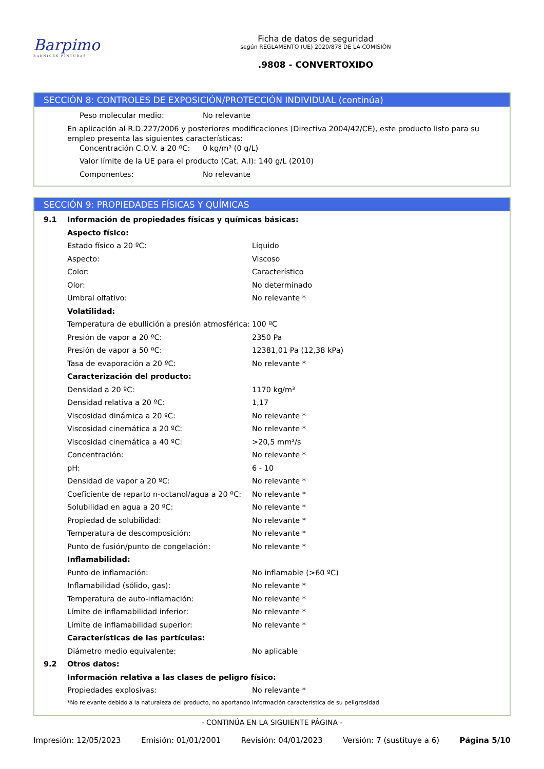Barpimo
BARNICES PINTURAS
Ficha de datos de seguridad
según REGLAMENTO (UE) 2020/878 DE LA COMISIÓN
.9808 - CONVERTOXIDO
SECCIÓN 8: CONTROLES DE EXPOSICIÓN/PROTECCIÓN INDIVIDUAL (continúa)
| Peso molecular medio: | No relevante |
En aplicación al R.D.227/2006 y posteriores modificaciones (Directiva 2004/42/CE), este producto listo para su empleo presenta las siguientes características:
| Concentración C.O.V. a 20 ºC: | 0 kg/m³ (0 g/L) |
| Valor límite de la UE para el producto (Cat. A.I): 140 g/L (2010) | |
| Componentes: | No relevante |
SECCIÓN 9: PROPIEDADES FÍSICAS Y QUÍMICAS
| 9.1 | Información de propiedades físicas y químicas básicas: | |
| | Aspecto físico: | |
| | Estado físico a 20 ºC: | Líquido |
| | Aspecto: | Viscoso |
| | Color: | Característico |
| | Olor: | No determinado |
| | Umbral olfativo: | No relevante * |
| | Volatilidad: | |
| | Temperatura de ebullición a presión atmosférica: | 100 ºC |
| | Presión de vapor a 20 ºC: | 2350 Pa |
| | Presión de vapor a 50 ºC: | 12381,01 Pa (12,38 kPa) |
| | Tasa de evaporación a 20 ºC: | No relevante * |
| | Caracterización del producto: | |
| | Densidad a 20 ºC: | 1170 kg/m³ |
| | Densidad relativa a 20 ºC: | 1,17 |
| | Viscosidad dinámica a 20 ºC: | No relevante * |
| | Viscosidad cinemática a 20 ºC: | No relevante * |
| | Viscosidad cinemática a 40 ºC: | >20,5 mm²/s |
| | Concentración: | No relevante * |
| | pH: | 6 - 10 |
| | Densidad de vapor a 20 ºC: | No relevante * |
| | Coeficiente de reparto n-octanol/agua a 20 ºC: | No relevante * |
| | Solubilidad en agua a 20 ºC: | No relevante * |
| | Propiedad de solubilidad: | No relevante * |
| | Temperatura de descomposición: | No relevante * |
| | Punto de fusión/punto de congelación: | No relevante * |
| | Inflamabilidad: | |
| | Punto de inflamación: | No inflamable (>60 ºC) |
| | Inflamabilidad (sólido, gas): | No relevante * |
| | Temperatura de auto-inflamación: | No relevante * |
| | Límite de inflamabilidad inferior: | No relevante * |
| | Límite de inflamabilidad superior: | No relevante * |
| | Características de las partículas: | |
| | Diámetro medio equivalente: | No aplicable |
| 9.2 | Otros datos: | |
| | Información relativa a las clases de peligro físico: | |
| | Propiedades explosivas: | No relevante * |
| | *No relevante debido a la naturaleza del producto, no aportando información característica de su peligrosidad. | |
- CONTINÚA EN LA SIGUIENTE PÁGINA -
Impresión: 12/05/2023 Emisión: 01/01/2001 Revisión: 04/01/2023 Versión: 7 (sustituye a 6) Página 5/10